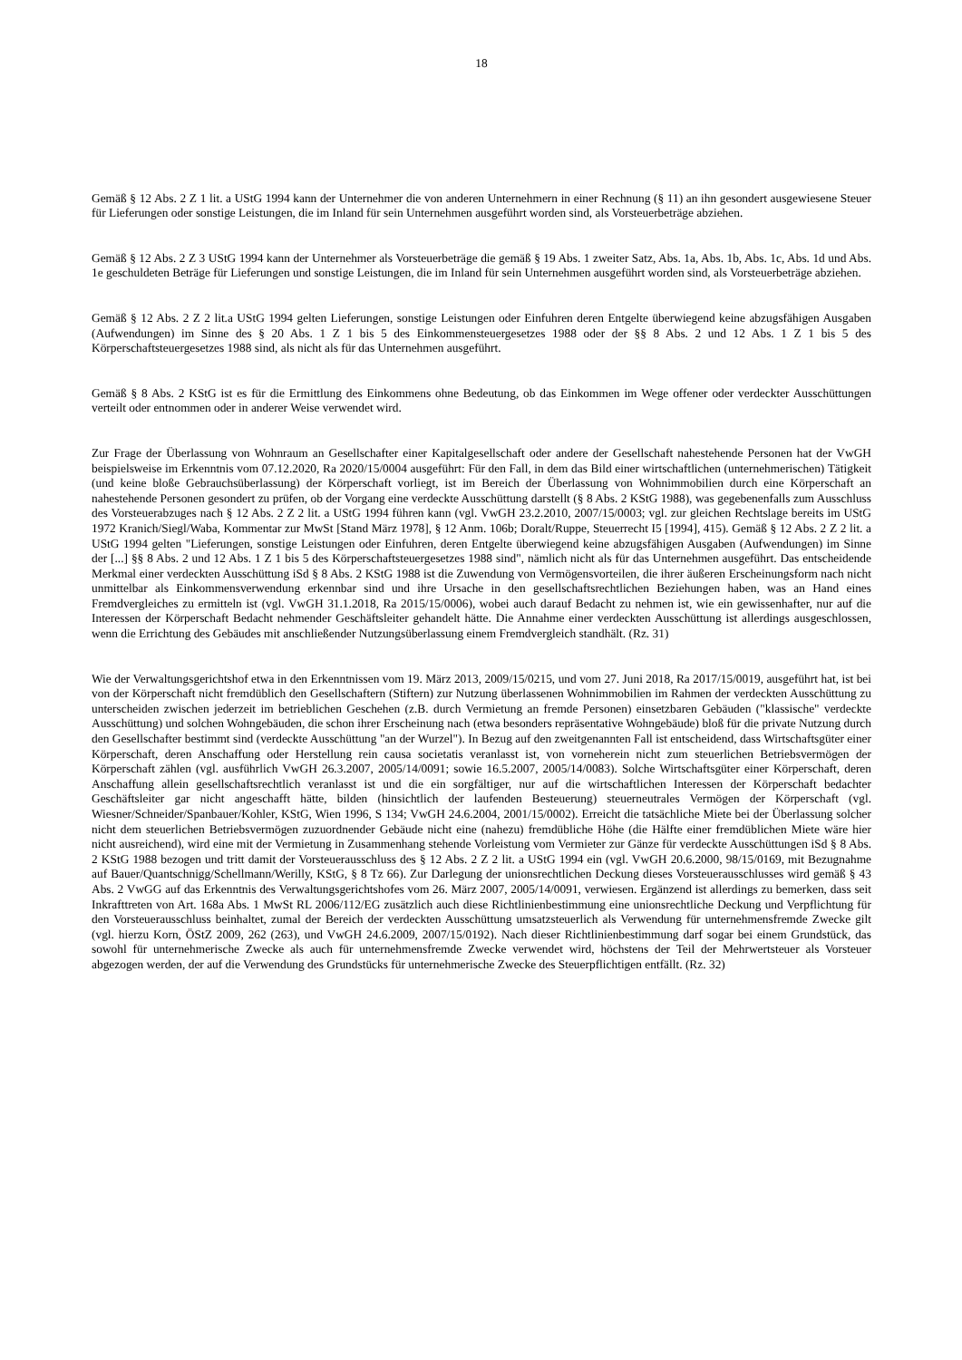18
Gemäß § 12 Abs. 2 Z 1 lit. a UStG 1994 kann der Unternehmer die von anderen Unternehmern in einer Rechnung (§ 11) an ihn gesondert ausgewiesene Steuer für Lieferungen oder sonstige Leistungen, die im Inland für sein Unternehmen ausgeführt worden sind, als Vorsteuerbeträge abziehen.
Gemäß § 12 Abs. 2 Z 3 UStG 1994 kann der Unternehmer als Vorsteuerbeträge die gemäß § 19 Abs. 1 zweiter Satz, Abs. 1a, Abs. 1b, Abs. 1c, Abs. 1d und Abs. 1e geschuldeten Beträge für Lieferungen und sonstige Leistungen, die im Inland für sein Unternehmen ausgeführt worden sind, als Vorsteuerbeträge abziehen.
Gemäß § 12 Abs. 2 Z 2 lit.a UStG 1994 gelten Lieferungen, sonstige Leistungen oder Einfuhren deren Entgelte überwiegend keine abzugsfähigen Ausgaben (Aufwendungen) im Sinne des § 20 Abs. 1 Z 1 bis 5 des Einkommensteuergesetzes 1988 oder der §§ 8 Abs. 2 und 12 Abs. 1 Z 1 bis 5 des Körperschaftsteuergesetzes 1988 sind, als nicht als für das Unternehmen ausgeführt.
Gemäß § 8 Abs. 2 KStG ist es für die Ermittlung des Einkommens ohne Bedeutung, ob das Einkommen im Wege offener oder verdeckter Ausschüttungen verteilt oder entnommen oder in anderer Weise verwendet wird.
Zur Frage der Überlassung von Wohnraum an Gesellschafter einer Kapitalgesellschaft oder andere der Gesellschaft nahestehende Personen hat der VwGH beispielsweise im Erkenntnis vom 07.12.2020, Ra 2020/15/0004 ausgeführt: Für den Fall, in dem das Bild einer wirtschaftlichen (unternehmerischen) Tätigkeit (und keine bloße Gebrauchsüberlassung) der Körperschaft vorliegt, ist im Bereich der Überlassung von Wohnimmobilien durch eine Körperschaft an nahestehende Personen gesondert zu prüfen, ob der Vorgang eine verdeckte Ausschüttung darstellt (§ 8 Abs. 2 KStG 1988), was gegebenenfalls zum Ausschluss des Vorsteuerabzuges nach § 12 Abs. 2 Z 2 lit. a UStG 1994 führen kann (vgl. VwGH 23.2.2010, 2007/15/0003; vgl. zur gleichen Rechtslage bereits im UStG 1972 Kranich/Siegl/Waba, Kommentar zur MwSt [Stand März 1978], § 12 Anm. 106b; Doralt/Ruppe, Steuerrecht I5 [1994], 415). Gemäß § 12 Abs. 2 Z 2 lit. a UStG 1994 gelten "Lieferungen, sonstige Leistungen oder Einfuhren, deren Entgelte überwiegend keine abzugsfähigen Ausgaben (Aufwendungen) im Sinne der [...] §§ 8 Abs. 2 und 12 Abs. 1 Z 1 bis 5 des Körperschaftsteuergesetzes 1988 sind", nämlich nicht als für das Unternehmen ausgeführt. Das entscheidende Merkmal einer verdeckten Ausschüttung iSd § 8 Abs. 2 KStG 1988 ist die Zuwendung von Vermögensvorteilen, die ihrer äußeren Erscheinungsform nach nicht unmittelbar als Einkommensverwendung erkennbar sind und ihre Ursache in den gesellschaftsrechtlichen Beziehungen haben, was an Hand eines Fremdvergleiches zu ermitteln ist (vgl. VwGH 31.1.2018, Ra 2015/15/0006), wobei auch darauf Bedacht zu nehmen ist, wie ein gewissenhafter, nur auf die Interessen der Körperschaft Bedacht nehmender Geschäftsleiter gehandelt hätte. Die Annahme einer verdeckten Ausschüttung ist allerdings ausgeschlossen, wenn die Errichtung des Gebäudes mit anschließender Nutzungsüberlassung einem Fremdvergleich standhält. (Rz. 31)
Wie der Verwaltungsgerichtshof etwa in den Erkenntnissen vom 19. März 2013, 2009/15/0215, und vom 27. Juni 2018, Ra 2017/15/0019, ausgeführt hat, ist bei von der Körperschaft nicht fremdüblich den Gesellschaftern (Stiftern) zur Nutzung überlassenen Wohnimmobilien im Rahmen der verdeckten Ausschüttung zu unterscheiden zwischen jederzeit im betrieblichen Geschehen (z.B. durch Vermietung an fremde Personen) einsetzbaren Gebäuden ("klassische" verdeckte Ausschüttung) und solchen Wohngebäuden, die schon ihrer Erscheinung nach (etwa besonders repräsentative Wohngebäude) bloß für die private Nutzung durch den Gesellschafter bestimmt sind (verdeckte Ausschüttung "an der Wurzel"). In Bezug auf den zweitgenannten Fall ist entscheidend, dass Wirtschaftsgüter einer Körperschaft, deren Anschaffung oder Herstellung rein causa societatis veranlasst ist, von vorneherein nicht zum steuerlichen Betriebsvermögen der Körperschaft zählen (vgl. ausführlich VwGH 26.3.2007, 2005/14/0091; sowie 16.5.2007, 2005/14/0083). Solche Wirtschaftsgüter einer Körperschaft, deren Anschaffung allein gesellschaftsrechtlich veranlasst ist und die ein sorgfältiger, nur auf die wirtschaftlichen Interessen der Körperschaft bedachter Geschäftsleiter gar nicht angeschafft hätte, bilden (hinsichtlich der laufenden Besteuerung) steuerneutrales Vermögen der Körperschaft (vgl. Wiesner/Schneider/Spanbauer/Kohler, KStG, Wien 1996, S 134; VwGH 24.6.2004, 2001/15/0002). Erreicht die tatsächliche Miete bei der Überlassung solcher nicht dem steuerlichen Betriebsvermögen zuzuordnender Gebäude nicht eine (nahezu) fremdübliche Höhe (die Hälfte einer fremdüblichen Miete wäre hier nicht ausreichend), wird eine mit der Vermietung in Zusammenhang stehende Vorleistung vom Vermieter zur Gänze für verdeckte Ausschüttungen iSd § 8 Abs. 2 KStG 1988 bezogen und tritt damit der Vorsteuerausschluss des § 12 Abs. 2 Z 2 lit. a UStG 1994 ein (vgl. VwGH 20.6.2000, 98/15/0169, mit Bezugnahme auf Bauer/Quantschnigg/Schellmann/Werilly, KStG, § 8 Tz 66). Zur Darlegung der unionsrechtlichen Deckung dieses Vorsteuerausschlusses wird gemäß § 43 Abs. 2 VwGG auf das Erkenntnis des Verwaltungsgerichtshofes vom 26. März 2007, 2005/14/0091, verwiesen. Ergänzend ist allerdings zu bemerken, dass seit Inkrafttreten von Art. 168a Abs. 1 MwSt RL 2006/112/EG zusätzlich auch diese Richtlinienbestimmung eine unionsrechtliche Deckung und Verpflichtung für den Vorsteuerausschluss beinhaltet, zumal der Bereich der verdeckten Ausschüttung umsatzsteuerlich als Verwendung für unternehmensfremde Zwecke gilt (vgl. hierzu Korn, ÖStZ 2009, 262 (263), und VwGH 24.6.2009, 2007/15/0192). Nach dieser Richtlinienbestimmung darf sogar bei einem Grundstück, das sowohl für unternehmerische Zwecke als auch für unternehmensfremde Zwecke verwendet wird, höchstens der Teil der Mehrwertsteuer als Vorsteuer abgezogen werden, der auf die Verwendung des Grundstücks für unternehmerische Zwecke des Steuerpflichtigen entfällt. (Rz. 32)